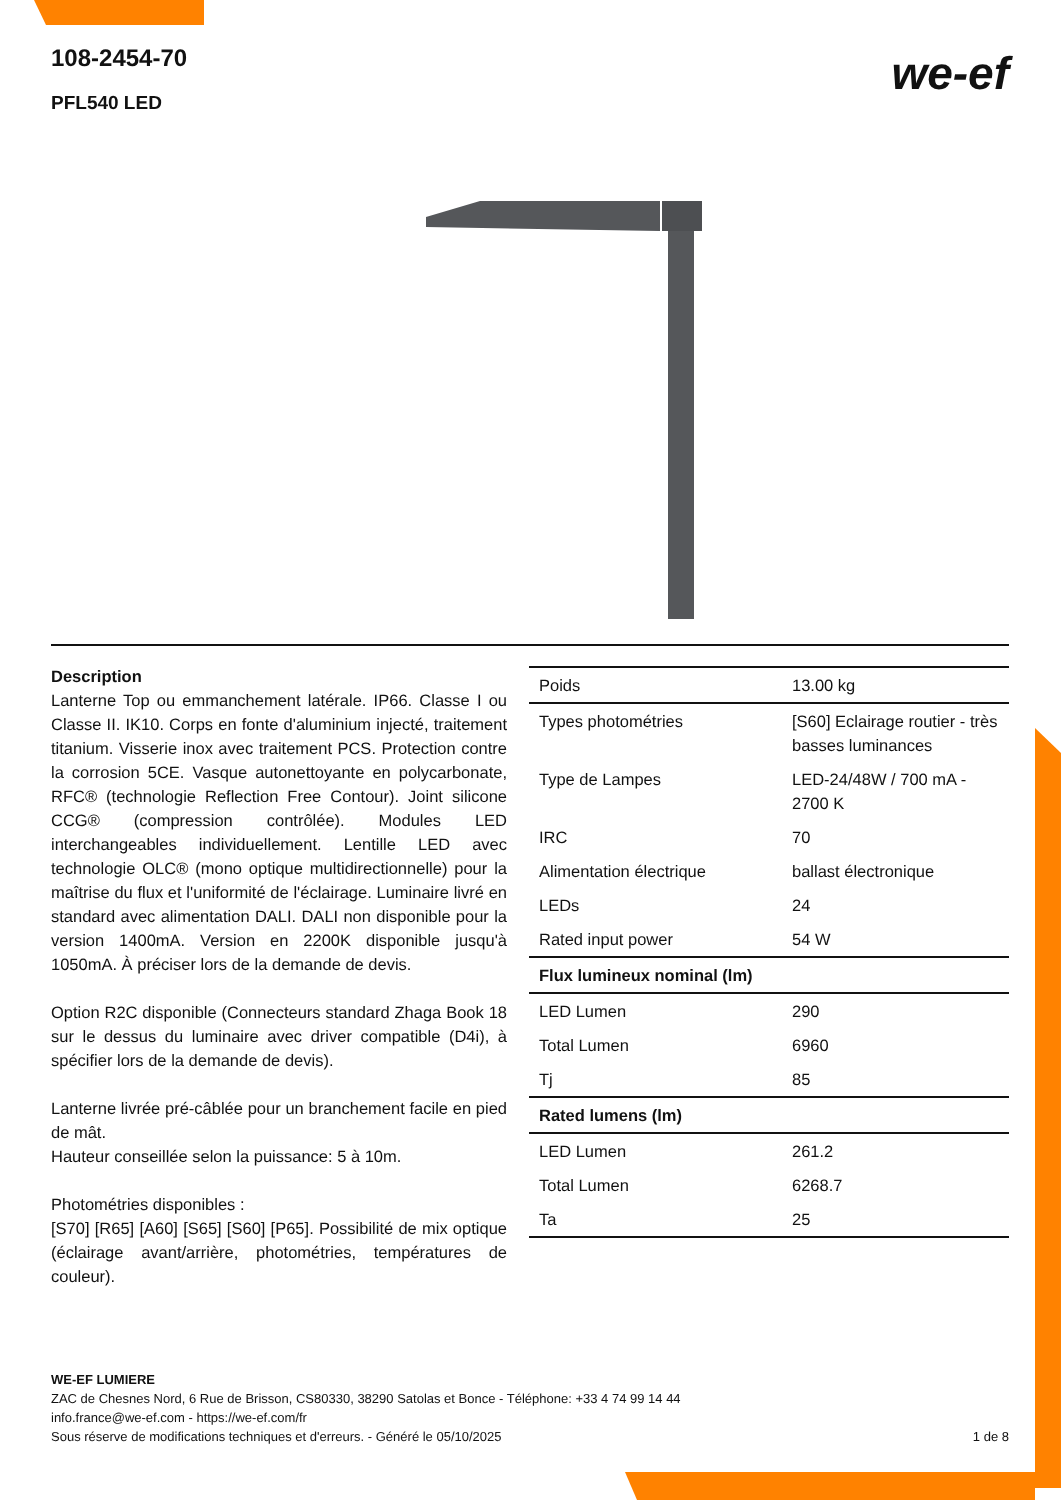108-2454-70
PFL540 LED
we-ef
Description
Lanterne Top ou emmanchement latérale. IP66. Classe I ou Classe II. IK10. Corps en fonte d'aluminium injecté, traitement titanium. Visserie inox avec traitement PCS. Protection contre la corrosion 5CE. Vasque autonettoyante en polycarbonate, RFC® (technologie Reflection Free Contour). Joint silicone CCG® (compression contrôlée). Modules LED interchangeables individuellement. Lentille LED avec technologie OLC® (mono optique multidirectionnelle) pour la maîtrise du flux et l'uniformité de l'éclairage. Luminaire livré en standard avec alimentation DALI. DALI non disponible pour la version 1400mA. Version en 2200K disponible jusqu'à 1050mA. À préciser lors de la demande de devis.
Option R2C disponible (Connecteurs standard Zhaga Book 18 sur le dessus du luminaire avec driver compatible (D4i), à spécifier lors de la demande de devis).
Lanterne livrée pré-câblée pour un branchement facile en pied de mât.
Hauteur conseillée selon la puissance: 5 à 10m.
Photométries disponibles :
[S70] [R65] [A60] [S65] [S60] [P65]. Possibilité de mix optique (éclairage avant/arrière, photométries, températures de couleur).
| Poids | 13.00 kg |
| Types photométries | [S60] Eclairage routier - très basses luminances |
| Type de Lampes | LED-24/48W / 700 mA - 2700 K |
| IRC | 70 |
| Alimentation électrique | ballast électronique |
| LEDs | 24 |
| Rated input power | 54 W |
| Flux lumineux nominal (lm) | |
| LED Lumen | 290 |
| Total Lumen | 6960 |
| Tj | 85 |
| Rated lumens (lm) | |
| LED Lumen | 261.2 |
| Total Lumen | 6268.7 |
| Ta | 25 |
WE-EF LUMIERE
ZAC de Chesnes Nord, 6 Rue de Brisson, CS80330, 38290 Satolas et Bonce - Téléphone: +33 4 74 99 14 44
info.france@we-ef.com - https://we-ef.com/fr
Sous réserve de modifications techniques et d'erreurs. - Généré le 05/10/2025 1 de 8